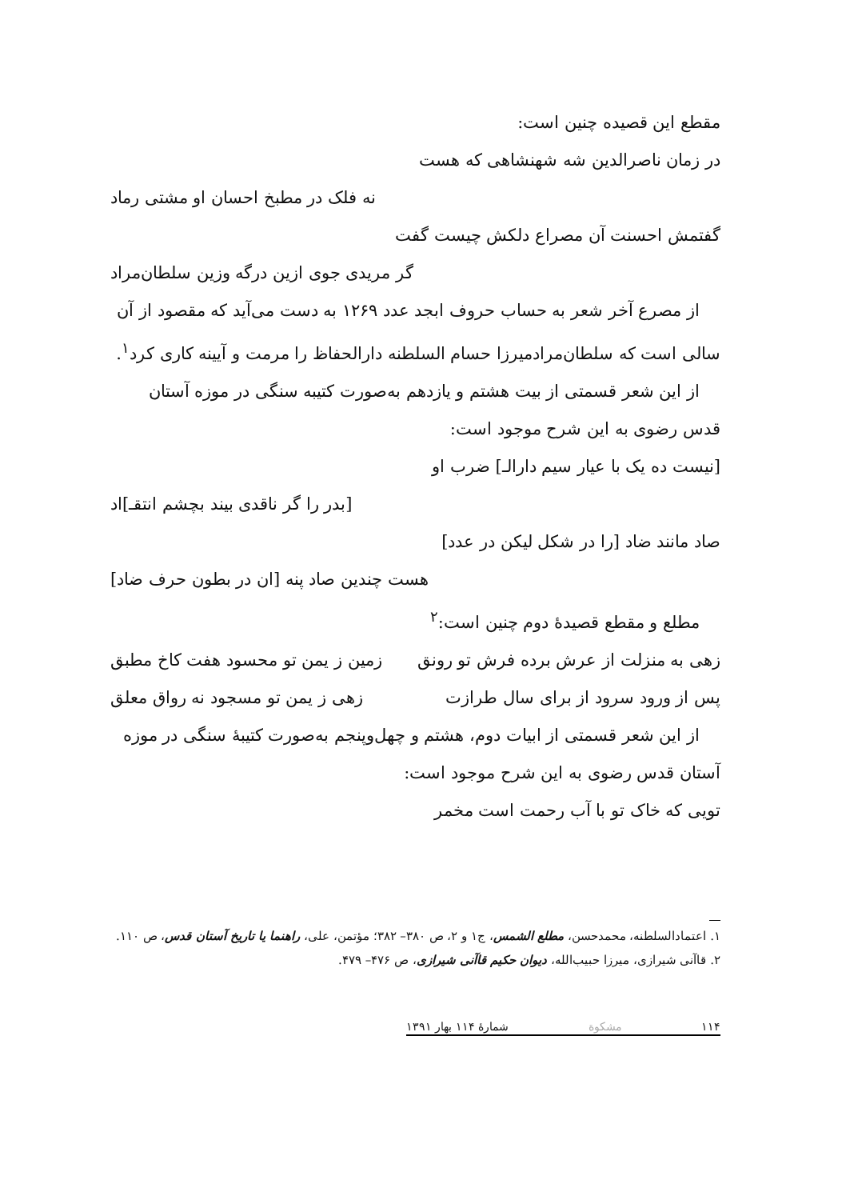مقطع این قصیده چنین است:
در زمان ناصرالدین شه شهنشاهی که هست
نه فلک در مطبخ احسان او مشتی رماد
گفتمش احسنت آن مصراع دلکش چیست گفت
گر مریدی جوی ازین درگه وزین سلطان‌مراد
از مصرع آخر شعر به حساب حروف ابجد عدد ۱۲۶۹ به دست می‌آید که مقصود از آن سالی است که سلطان‌مرادمیرزا حسام السلطنه دارالحفاظ را مرمت و آیینه کاری کرد<sup>۱</sup>.
از این شعر قسمتی از بیت هشتم و یازدهم به‌صورت کتیبه سنگی در موزه آستان قدس رضوی به این شرح موجود است:
[نیست ده یک با عیار سیم دارالـ] ضرب او
[بدر را گر ناقدی بیند بچشم انتقـ]اد
صاد مانند ضاد [را در شکل لیکن در عدد]
هست چندین صاد پنه [ان در بطون حرف ضاد]
مطلع و مقطع قصیدهٔ دوم چنین است:<sup>۲</sup>
زهی به منزلت از عرش برده فرش تو رونق زمین ز یمن تو محسود هفت کاخ مطبق
پس از ورود سرود از برای سال طرازت زهی ز یمن تو مسجود نه رواق معلق
از این شعر قسمتی از ابیات دوم، هشتم و چهل‌وپنجم به‌صورت کتیبهٔ سنگی در موزه آستان قدس رضوی به این شرح موجود است:
تویی که خاک تو با آب رحمت است مخمر
۱. اعتمادالسلطنه، محمدحسن، مطلع الشمس، ج۱ و ۲، ص ۳۸۰– ۳۸۲؛ مؤتمن، علی، راهنما یا تاریخ آستان قدس، ص ۱۱۰.
۲. قاآنی شیرازی، میرزا حبیب‌الله، دیوان حکیم قاآنی شیرازی، ص ۴۷۶– ۴۷۹.
۱۱۴ مشکوة شمارهٔ ۱۱۴ بهار ۱۳۹۱